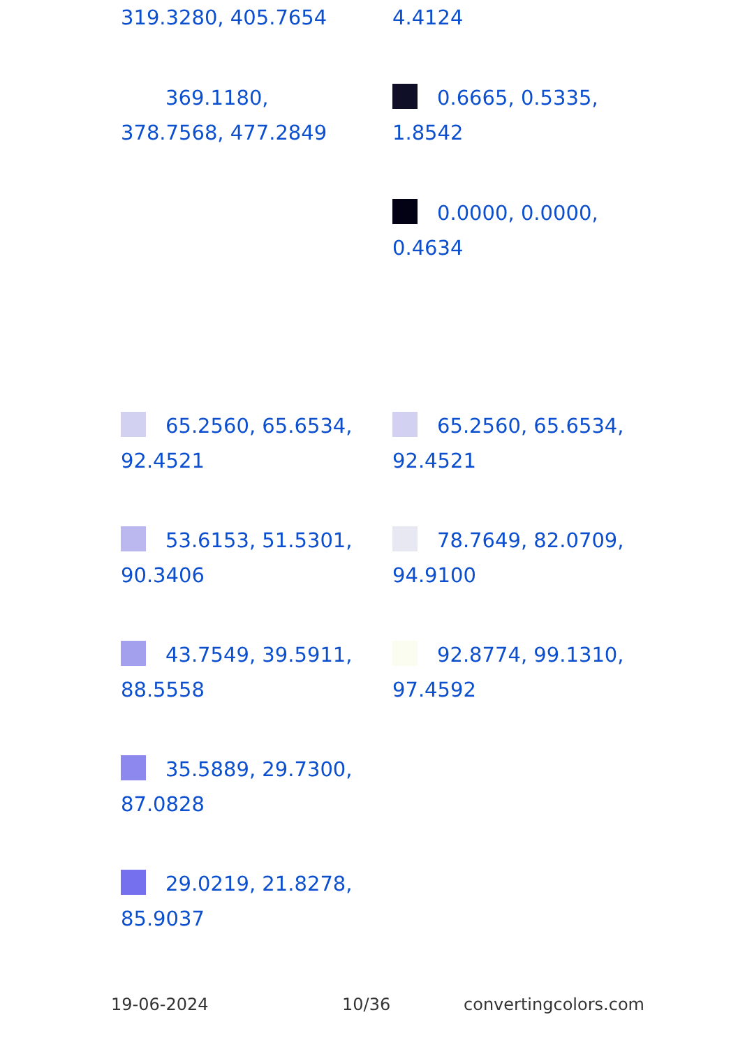319.3280, 405.7654 4.4124
369.1180, 378.7568, 477.2849
0.6665, 0.5335, 1.8542
0.0000, 0.0000, 0.4634
65.2560, 65.6534, 92.4521
65.2560, 65.6534, 92.4521
53.6153, 51.5301, 90.3406
78.7649, 82.0709, 94.9100
43.7549, 39.5911, 88.5558
92.8774, 99.1310, 97.4592
35.5889, 29.7300, 87.0828
29.0219, 21.8278, 85.9037
19-06-2024 10/36 convertingcolors.com